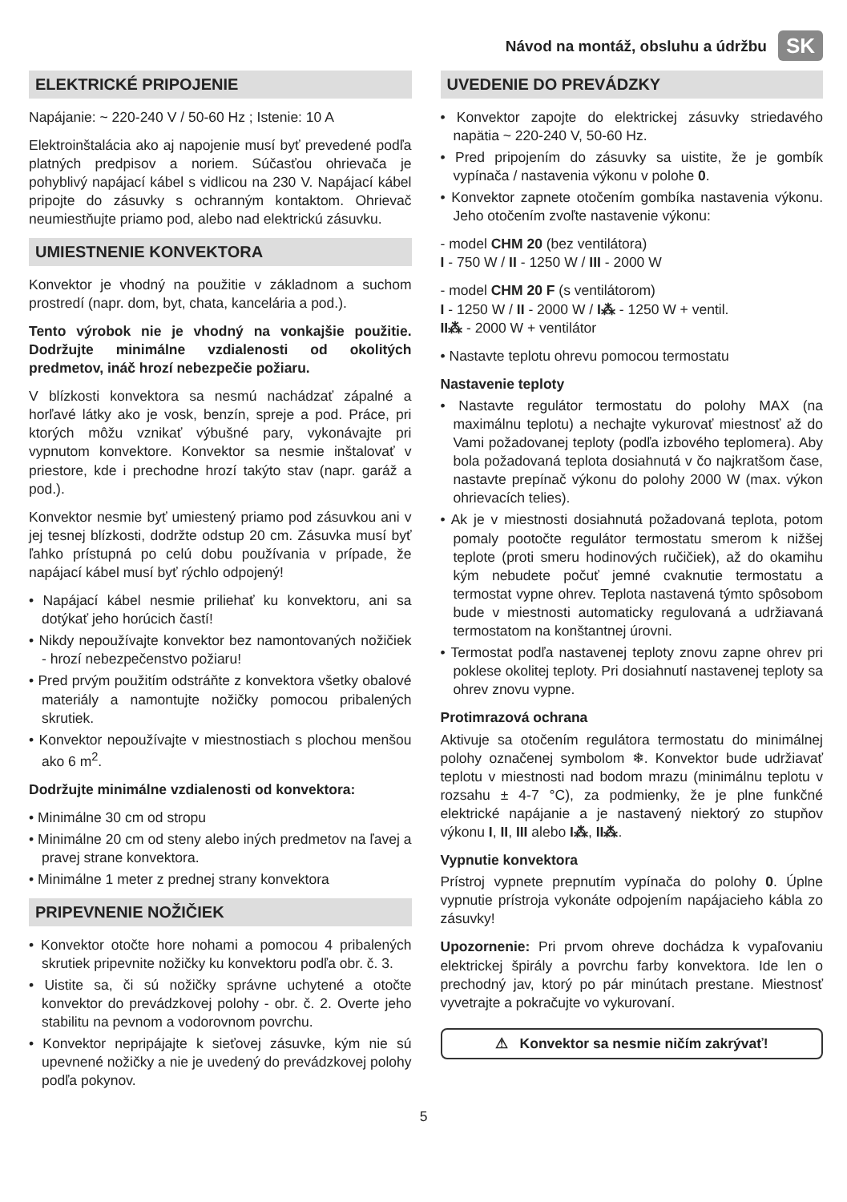Návod na montáž, obsluhu a údržbu SK
ELEKTRICKÉ PRIPOJENIE
Napájanie: ~ 220-240 V / 50-60 Hz ; Istenie: 10 A
Elektroinštalácia ako aj napojenie musí byť prevedené podľa platných predpisov a noriem. Súčasťou ohrievača je pohyblivý napájací kábel s vidlicou na 230 V. Napájací kábel pripojte do zásuvky s ochranným kontaktom. Ohrievač neumiestňujte priamo pod, alebo nad elektrickú zásuvku.
UMIESTNENIE KONVEKTORA
Konvektor je vhodný na použitie v základnom a suchom prostredí (napr. dom, byt, chata, kancelária a pod.).
Tento výrobok nie je vhodný na vonkajšie použitie. Dodržujte minimálne vzdialenosti od okolitých predmetov, ináč hrozí nebezpečie požiaru.
V blízkosti konvektora sa nesmú nachádzať zápalné a horľavé látky ako je vosk, benzín, spreje a pod. Práce, pri ktorých môžu vznikať výbušné pary, vykonávajte pri vypnutom konvektore. Konvektor sa nesmie inštalovať v priestore, kde i prechodne hrozí takýto stav (napr. garáž a pod.).
Konvektor nesmie byť umiestený priamo pod zásuvkou ani v jej tesnej blízkosti, dodržte odstup 20 cm. Zásuvka musí byť ľahko prístupná po celú dobu používania v prípade, že napájací kábel musí byť rýchlo odpojený!
• Napájací kábel nesmie priliehať ku konvektoru, ani sa dotýkať jeho horúcich častí!
• Nikdy nepoužívajte konvektor bez namontovaných nožičiek - hrozí nebezpečenstvo požiaru!
• Pred prvým použitím odstráňte z konvektora všetky obalové materiály a namontujte nožičky pomocou pribalených skrutiek.
• Konvektor nepoužívajte v miestnostiach s plochou menšou ako 6 m<sup>2</sup>.
Dodržujte minimálne vzdialenosti od konvektora:
• Minimálne 30 cm od stropu
• Minimálne 20 cm od steny alebo iných predmetov na ľavej a pravej strane konvektora.
• Minimálne 1 meter z prednej strany konvektora
PRIPEVNENIE NOŽIČIEK
• Konvektor otočte hore nohami a pomocou 4 pribalených skrutiek pripevnite nožičky ku konvektoru podľa obr. č. 3.
• Uistite sa, či sú nožičky správne uchytené a otočte konvektor do prevádzkovej polohy - obr. č. 2. Overte jeho stabilitu na pevnom a vodorovnom povrchu.
• Konvektor nepripájajte k sieťovej zásuvke, kým nie sú upevnené nožičky a nie je uvedený do prevádzkovej polohy podľa pokynov.
UVEDENIE DO PREVÁDZKY
• Konvektor zapojte do elektrickej zásuvky striedavého napätia ~ 220-240 V, 50-60 Hz.
• Pred pripojením do zásuvky sa uistite, že je gombík vypínača / nastavenia výkonu v polohe 0.
• Konvektor zapnete otočením gombíka nastavenia výkonu. Jeho otočením zvoľte nastavenie výkonu:
- model CHM 20 (bez ventilátora)
I - 750 W / II - 1250 W / III - 2000 W
- model CHM 20 F (s ventilátorom)
I - 1250 W / II - 2000 W / I⁂ - 1250 W + ventil.
II⁂ - 2000 W + ventilátor
• Nastavte teplotu ohrevu pomocou termostatu
Nastavenie teploty
• Nastavte regulátor termostatu do polohy MAX (na maximálnu teplotu) a nechajte vykurovať miestnosť až do Vami požadovanej teploty (podľa izbového teplomera). Aby bola požadovaná teplota dosiahnutá v čo najkratšom čase, nastavte prepínač výkonu do polohy 2000 W (max. výkon ohrievacích telies).
• Ak je v miestnosti dosiahnutá požadovaná teplota, potom pomaly pootočte regulátor termostatu smerom k nižšej teplote (proti smeru hodinových ručičiek), až do okamihu kým nebudete počuť jemné cvaknutie termostatu a termostat vypne ohrev. Teplota nastavená týmto spôsobom bude v miestnosti automaticky regulovaná a udržiavaná termostatom na konštantnej úrovni.
• Termostat podľa nastavenej teploty znovu zapne ohrev pri poklese okolitej teploty. Pri dosiahnutí nastavenej teploty sa ohrev znovu vypne.
Protimrazová ochrana
Aktivuje sa otočením regulátora termostatu do minimálnej polohy označenej symbolom ❄. Konvektor bude udržiavať teplotu v miestnosti nad bodom mrazu (minimálnu teplotu v rozsahu ± 4-7 °C), za podmienky, že je plne funkčné elektrické napájanie a je nastavený niektorý zo stupňov výkonu I, II, III alebo I⁂, II⁂.
Vypnutie konvektora
Prístroj vypnete prepnutím vypínača do polohy 0. Úplne vypnutie prístroja vykonáte odpojením napájacieho kábla zo zásuvky!
Upozornenie: Pri prvom ohreve dochádza k vypaľovaniu elektrickej špirály a povrchu farby konvektora. Ide len o prechodný jav, ktorý po pár minútach prestane. Miestnosť vyvetrajte a pokračujte vo vykurovaní.
⚠ Konvektor sa nesmie ničím zakrývať!
5